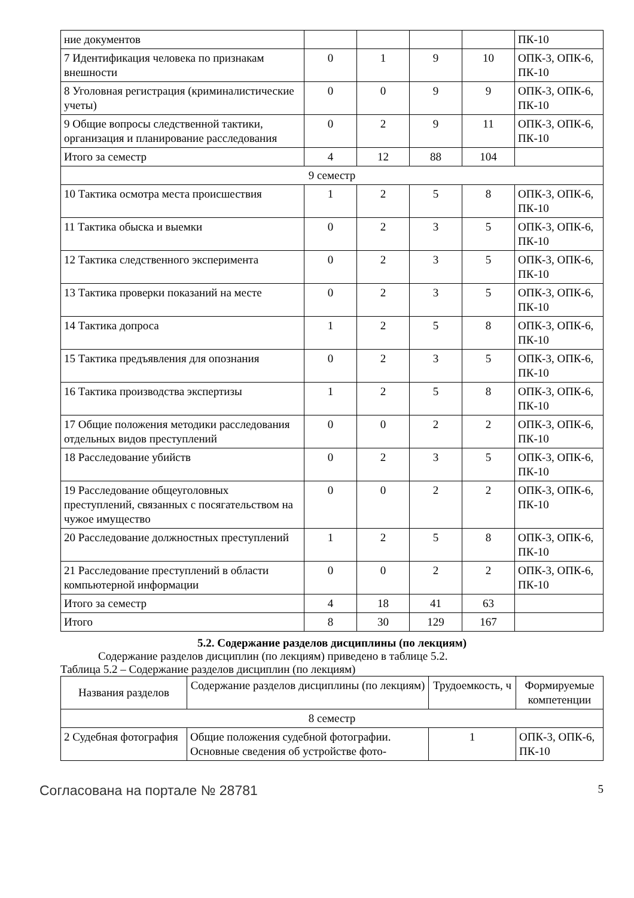| ние документов | | | | | ПК-10 |
| 7 Идентификация человека по признакам внешности | 0 | 1 | 9 | 10 | ОПК-3, ОПК-6, ПК-10 |
| 8 Уголовная регистрация (криминалистические учеты) | 0 | 0 | 9 | 9 | ОПК-3, ОПК-6, ПК-10 |
| 9 Общие вопросы следственной тактики, организация и планирование расследования | 0 | 2 | 9 | 11 | ОПК-3, ОПК-6, ПК-10 |
| Итого за семестр | 4 | 12 | 88 | 104 | |
| 9 семестр | | | | | |
| 10 Тактика осмотра места происшествия | 1 | 2 | 5 | 8 | ОПК-3, ОПК-6, ПК-10 |
| 11 Тактика обыска и выемки | 0 | 2 | 3 | 5 | ОПК-3, ОПК-6, ПК-10 |
| 12 Тактика следственного эксперимента | 0 | 2 | 3 | 5 | ОПК-3, ОПК-6, ПК-10 |
| 13 Тактика проверки показаний на месте | 0 | 2 | 3 | 5 | ОПК-3, ОПК-6, ПК-10 |
| 14 Тактика допроса | 1 | 2 | 5 | 8 | ОПК-3, ОПК-6, ПК-10 |
| 15 Тактика предъявления для опознания | 0 | 2 | 3 | 5 | ОПК-3, ОПК-6, ПК-10 |
| 16 Тактика производства экспертизы | 1 | 2 | 5 | 8 | ОПК-3, ОПК-6, ПК-10 |
| 17 Общие положения методики расследования отдельных видов преступлений | 0 | 0 | 2 | 2 | ОПК-3, ОПК-6, ПК-10 |
| 18 Расследование убийств | 0 | 2 | 3 | 5 | ОПК-3, ОПК-6, ПК-10 |
| 19 Расследование общеуголовных преступлений, связанных с посягательством на чужое имущество | 0 | 0 | 2 | 2 | ОПК-3, ОПК-6, ПК-10 |
| 20 Расследование должностных преступлений | 1 | 2 | 5 | 8 | ОПК-3, ОПК-6, ПК-10 |
| 21 Расследование преступлений в области компьютерной информации | 0 | 0 | 2 | 2 | ОПК-3, ОПК-6, ПК-10 |
| Итого за семестр | 4 | 18 | 41 | 63 | |
| Итого | 8 | 30 | 129 | 167 | |
5.2. Содержание разделов дисциплины (по лекциям)
Содержание разделов дисциплин (по лекциям) приведено в таблице 5.2.
Таблица 5.2 – Содержание разделов дисциплин (по лекциям)
| Названия разделов | Содержание разделов дисциплины (по лекциям) | Трудоемкость, ч | Формируемые компетенции |
| --- | --- | --- | --- |
| 8 семестр | | | |
| 2 Судебная фотография | Общие положения судебной фотографии. Основные сведения об устройстве фото- | 1 | ОПК-3, ОПК-6, ПК-10 |
Согласована на портале № 28781 5